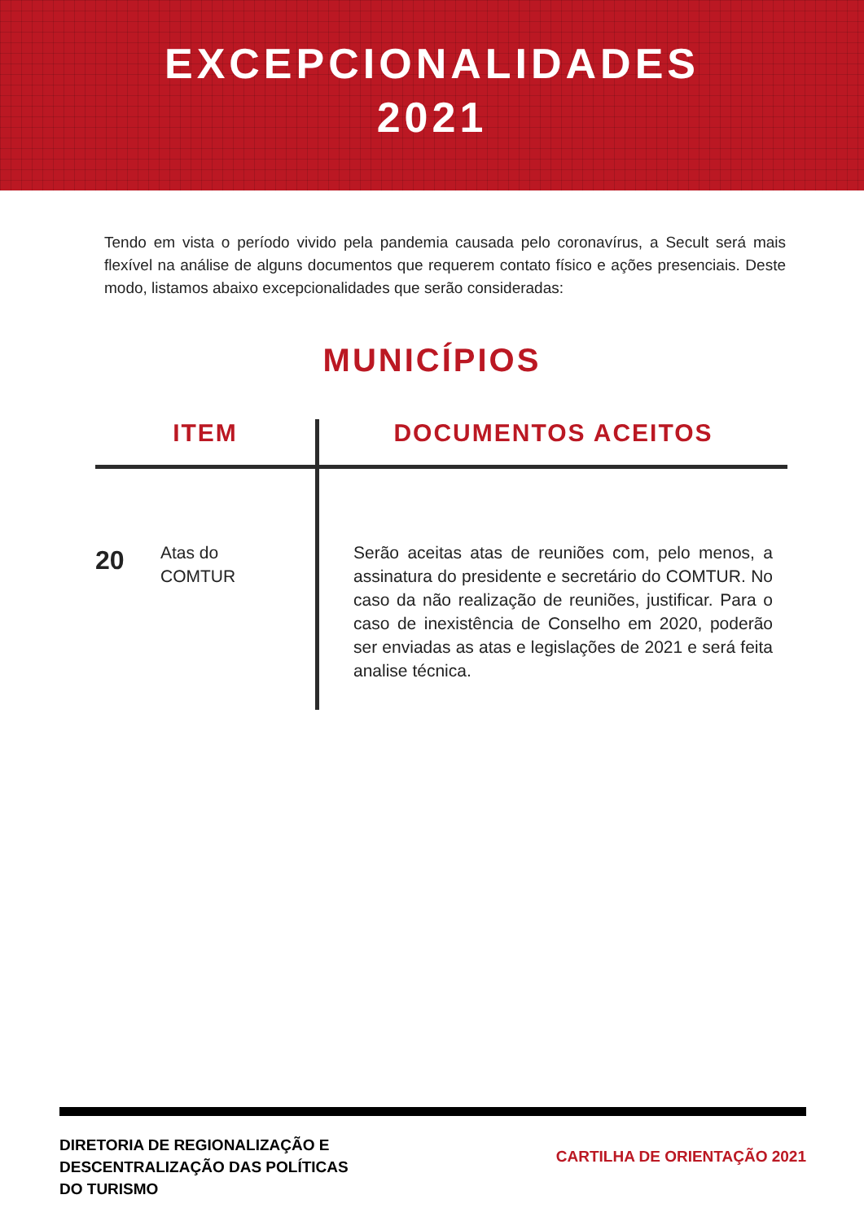EXCEPCIONALIDADES
2021
Tendo em vista o período vivido pela pandemia causada pelo coronavírus, a Secult será mais flexível na análise de alguns documentos que requerem contato físico e ações presenciais. Deste modo, listamos abaixo excepcionalidades que serão consideradas:
MUNICÍPIOS
| ITEM | DOCUMENTOS ACEITOS |
| --- | --- |
| 20 Atas do COMTUR | Serão aceitas atas de reuniões com, pelo menos, a assinatura do presidente e secretário do COMTUR. No caso da não realização de reuniões, justificar. Para o caso de inexistência de Conselho em 2020, poderão ser enviadas as atas e legislações de 2021 e será feita analise técnica. |
DIRETORIA DE REGIONALIZAÇÃO E
DESCENTRALIZAÇÃO DAS POLÍTICAS
DO TURISMO
CARTILHA DE ORIENTAÇÃO 2021